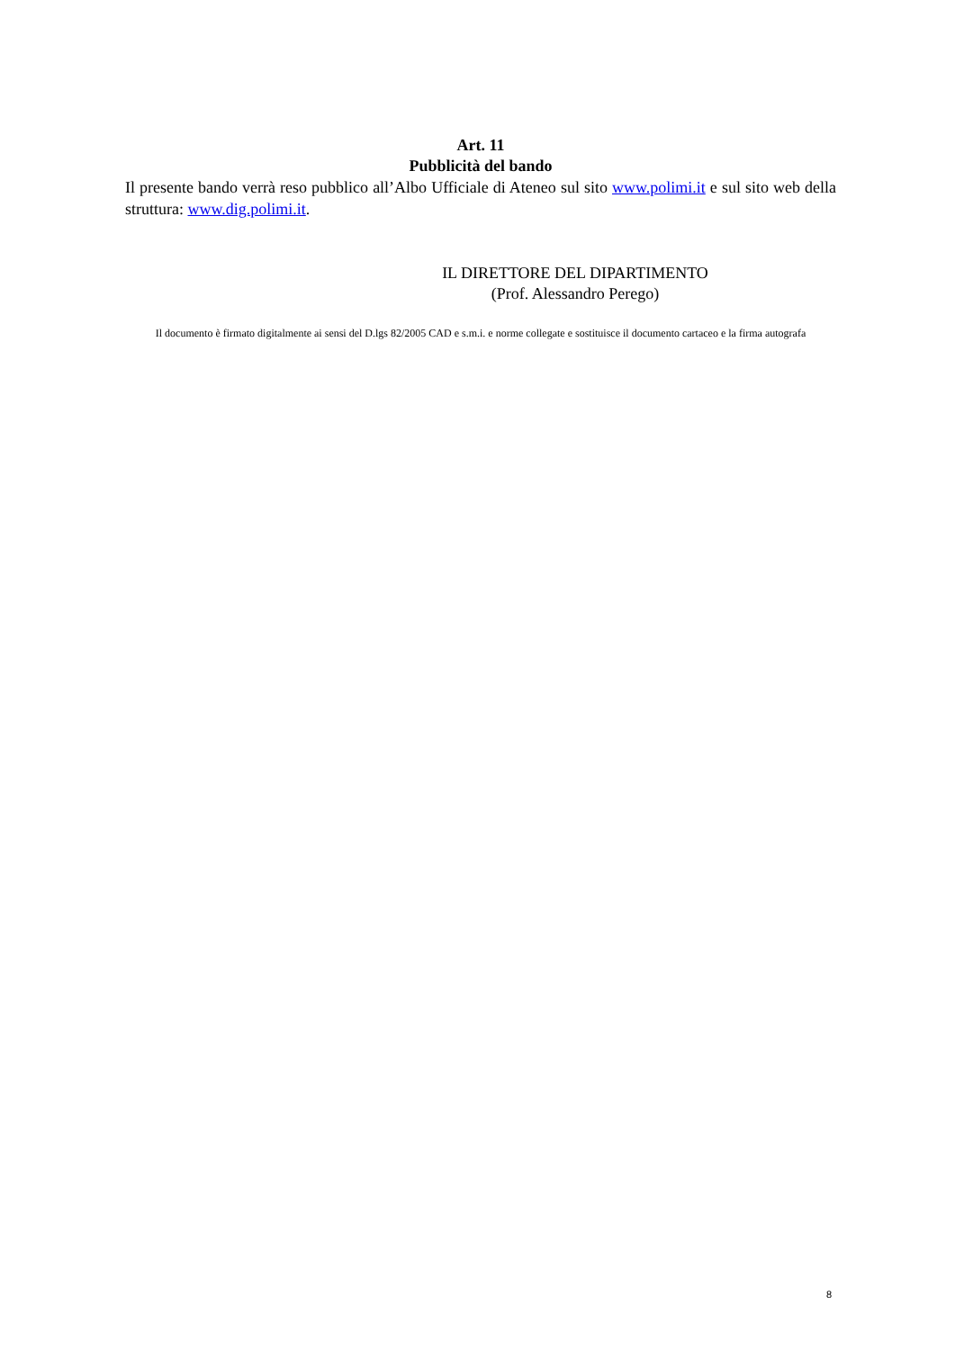Art. 11
Pubblicità del bando
Il presente bando verrà reso pubblico all’Albo Ufficiale di Ateneo sul sito www.polimi.it e sul sito web della struttura: www.dig.polimi.it.
IL DIRETTORE DEL DIPARTIMENTO
(Prof. Alessandro Perego)
Il documento è firmato digitalmente ai sensi del D.lgs 82/2005 CAD e s.m.i. e norme collegate e sostituisce il documento cartaceo e la firma autografa
8